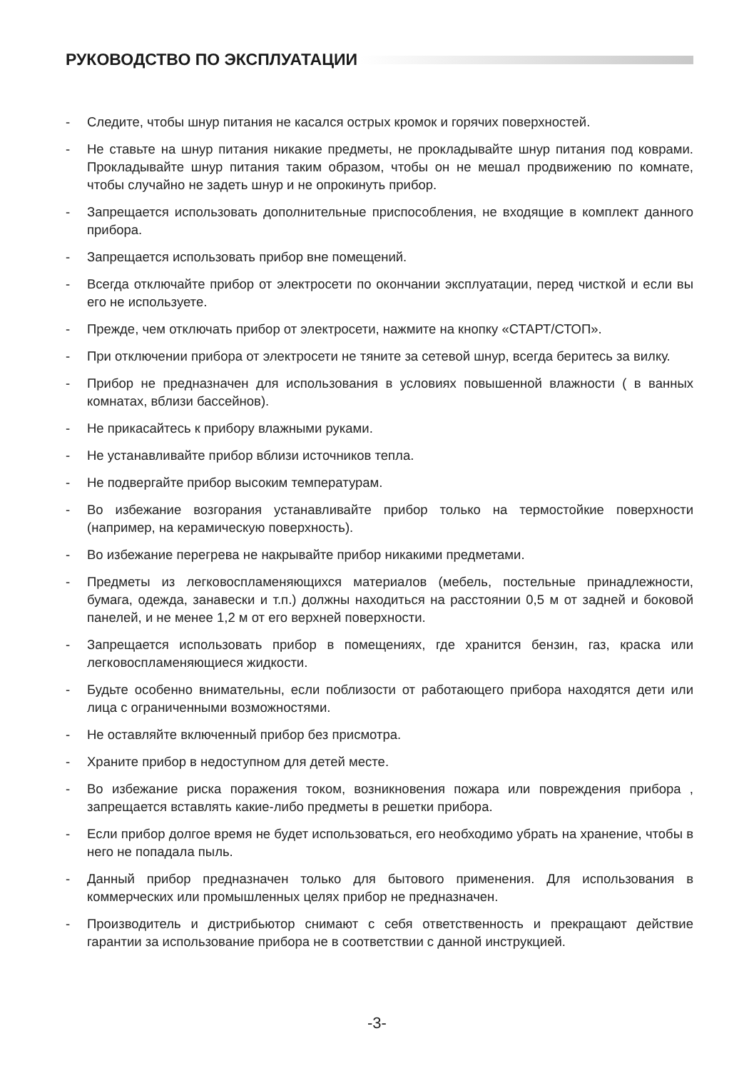РУКОВОДСТВО ПО ЭКСПЛУАТАЦИИ
- Следите, чтобы шнур питания не касался острых кромок и горячих поверхностей.
- Не ставьте на шнур питания никакие предметы, не прокладывайте шнур питания под коврами. Прокладывайте шнур питания таким образом, чтобы он не мешал продвижению по комнате, чтобы случайно не задеть шнур и не опрокинуть прибор.
- Запрещается использовать дополнительные приспособления, не входящие в комплект данного прибора.
- Запрещается использовать прибор вне помещений.
- Всегда отключайте прибор от электросети по окончании эксплуатации, перед чисткой и если вы его не используете.
- Прежде, чем отключать прибор от электросети, нажмите на кнопку «СТАРТ/СТОП».
- При отключении прибора от электросети не тяните за сетевой шнур, всегда беритесь за вилку.
- Прибор не предназначен для использования в условиях повышенной влажности ( в ванных комнатах, вблизи бассейнов).
- Не прикасайтесь к прибору влажными руками.
- Не устанавливайте прибор вблизи источников тепла.
- Не подвергайте прибор высоким температурам.
- Во избежание возгорания устанавливайте прибор только на термостойкие поверхности (например, на керамическую поверхность).
- Во избежание перегрева не накрывайте прибор никакими предметами.
- Предметы из легковоспламеняющихся материалов (мебель, постельные принадлежности, бумага, одежда, занавески и т.п.) должны находиться на расстоянии 0,5 м от задней и боковой панелей, и не менее 1,2 м от его верхней поверхности.
- Запрещается использовать прибор в помещениях, где хранится бензин, газ, краска или легковоспламеняющиеся жидкости.
- Будьте особенно внимательны, если поблизости от работающего прибора находятся дети или лица с ограниченными возможностями.
- Не оставляйте включенный прибор без присмотра.
- Храните прибор в недоступном для детей месте.
- Во избежание риска поражения током, возникновения пожара или повреждения прибора , запрещается вставлять какие-либо предметы в решетки прибора.
- Если прибор долгое время не будет использоваться, его необходимо убрать на хранение, чтобы в него не попадала пыль.
- Данный прибор предназначен только для бытового применения. Для использования в коммерческих или промышленных целях прибор не предназначен.
- Производитель и дистрибьютор снимают с себя ответственность и прекращают действие гарантии за использование прибора не в соответствии с данной инструкцией.
-3-